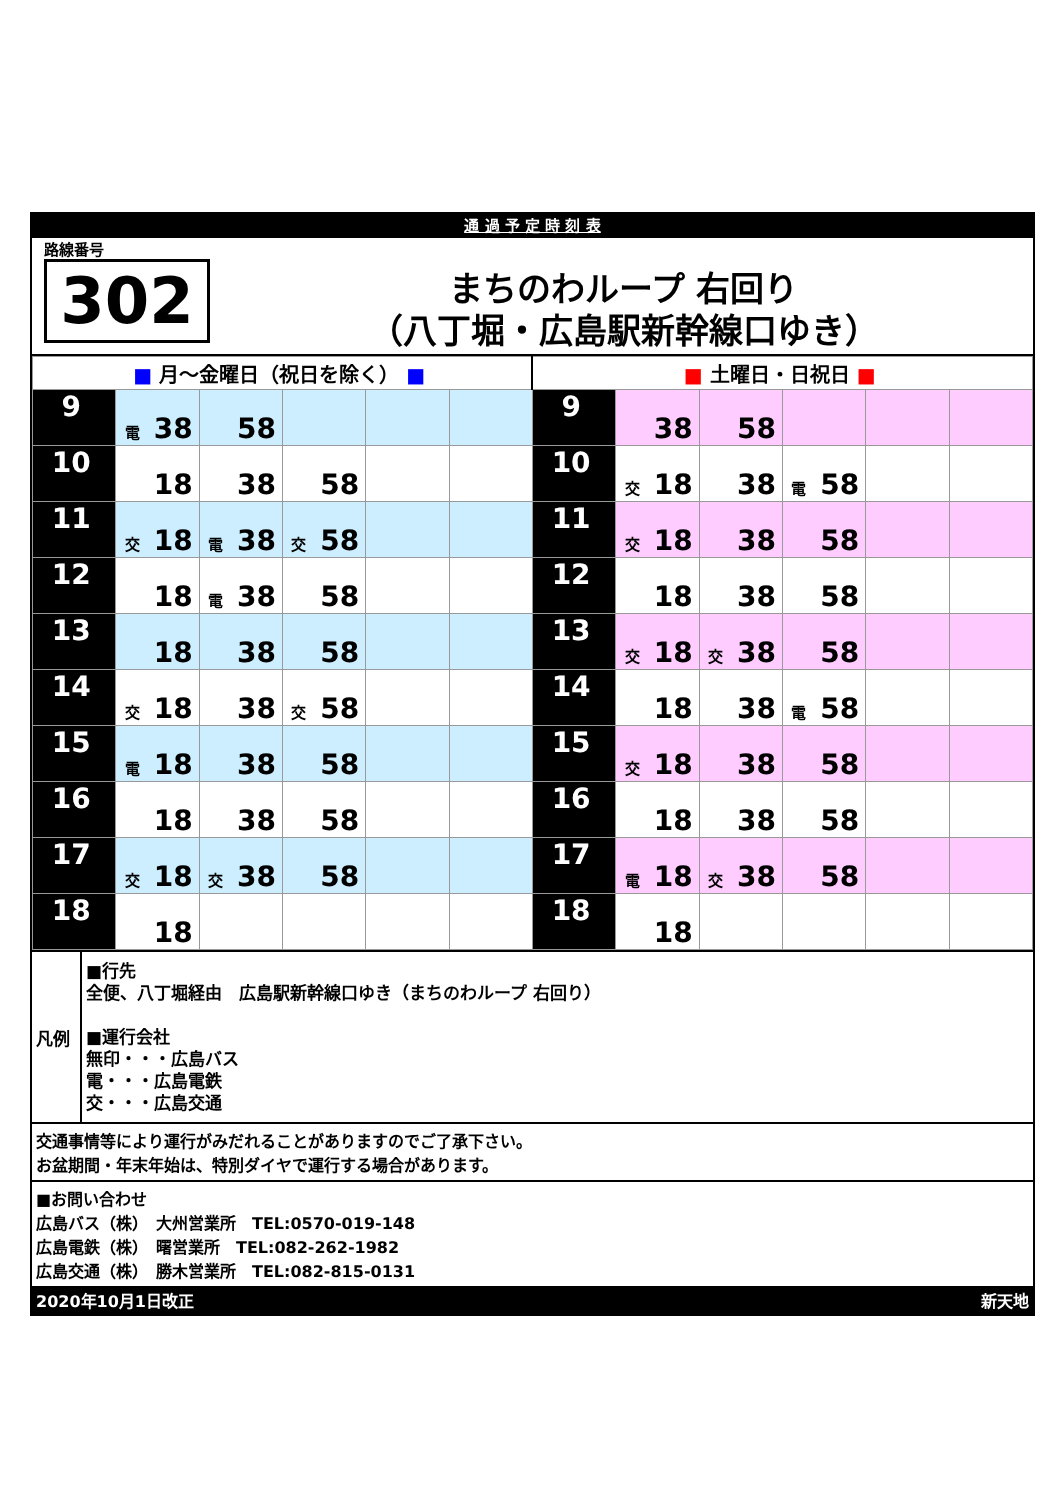通 過 予 定 時 刻 表
路線番号
302
まちのわループ 右回り
（八丁堀・広島駅新幹線口ゆき）
| ■ 月～金曜日（祝日を除く） ■ | | | | | | ■ 土曜日・日祝日 ■ | | | | | |
| 9 | 電 38 | 58 | | | | 9 | 38 | 58 | | | |
| 10 | 18 | 38 | 58 | | | 10 | 交 18 | 38 | 電 58 | | |
| 11 | 交 18 | 電 38 | 交 58 | | | 11 | 交 18 | 38 | 58 | | |
| 12 | 18 | 電 38 | 58 | | | 12 | 18 | 38 | 58 | | |
| 13 | 18 | 38 | 58 | | | 13 | 交 18 | 交 38 | 58 | | |
| 14 | 交 18 | 38 | 交 58 | | | 14 | 18 | 38 | 電 58 | | |
| 15 | 電 18 | 38 | 58 | | | 15 | 交 18 | 38 | 58 | | |
| 16 | 18 | 38 | 58 | | | 16 | 18 | 38 | 58 | | |
| 17 | 交 18 | 交 38 | 58 | | | 17 | 電 18 | 交 38 | 58 | | |
| 18 | 18 | | | | | 18 | 18 | | | | |
凡例
■行先
全便、八丁堀経由　広島駅新幹線口ゆき（まちのわループ 右回り）
■運行会社
無印・・・広島バス
電・・・広島電鉄
交・・・広島交通
交通事情等により運行がみだれることがありますのでご了承下さい。
お盆期間・年末年始は、特別ダイヤで運行する場合があります。
■お問い合わせ
広島バス（株）　大州営業所　TEL:0570-019-148
広島電鉄（株）　曙営業所　TEL:082-262-1982
広島交通（株）　勝木営業所　TEL:082-815-0131
2020年10月1日改正 新天地